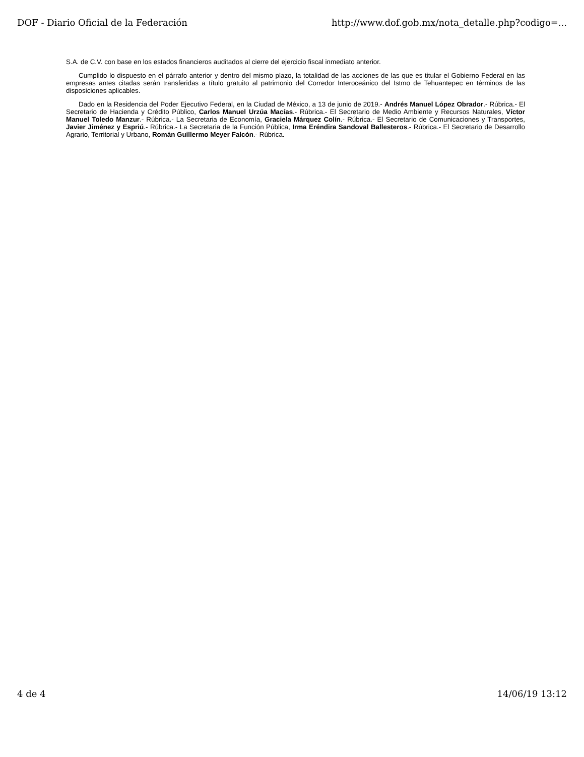DOF - Diario Oficial de la Federación http://www.dof.gob.mx/nota_detalle.php?codigo=...
S.A. de C.V. con base en los estados financieros auditados al cierre del ejercicio fiscal inmediato anterior.
Cumplido lo dispuesto en el párrafo anterior y dentro del mismo plazo, la totalidad de las acciones de las que es titular el Gobierno Federal en las empresas antes citadas serán transferidas a título gratuito al patrimonio del Corredor Interoceánico del Istmo de Tehuantepec en términos de las disposiciones aplicables.
Dado en la Residencia del Poder Ejecutivo Federal, en la Ciudad de México, a 13 de junio de 2019.- Andrés Manuel López Obrador.- Rúbrica.- El Secretario de Hacienda y Crédito Público, Carlos Manuel Urzúa Macías.- Rúbrica.- El Secretario de Medio Ambiente y Recursos Naturales, Víctor Manuel Toledo Manzur.- Rúbrica.- La Secretaria de Economía, Graciela Márquez Colín.- Rúbrica.- El Secretario de Comunicaciones y Transportes, Javier Jiménez y Espriú.- Rúbrica.- La Secretaria de la Función Pública, Irma Eréndira Sandoval Ballesteros.- Rúbrica.- El Secretario de Desarrollo Agrario, Territorial y Urbano, Román Guillermo Meyer Falcón.- Rúbrica.
4 de 4 14/06/19 13:12